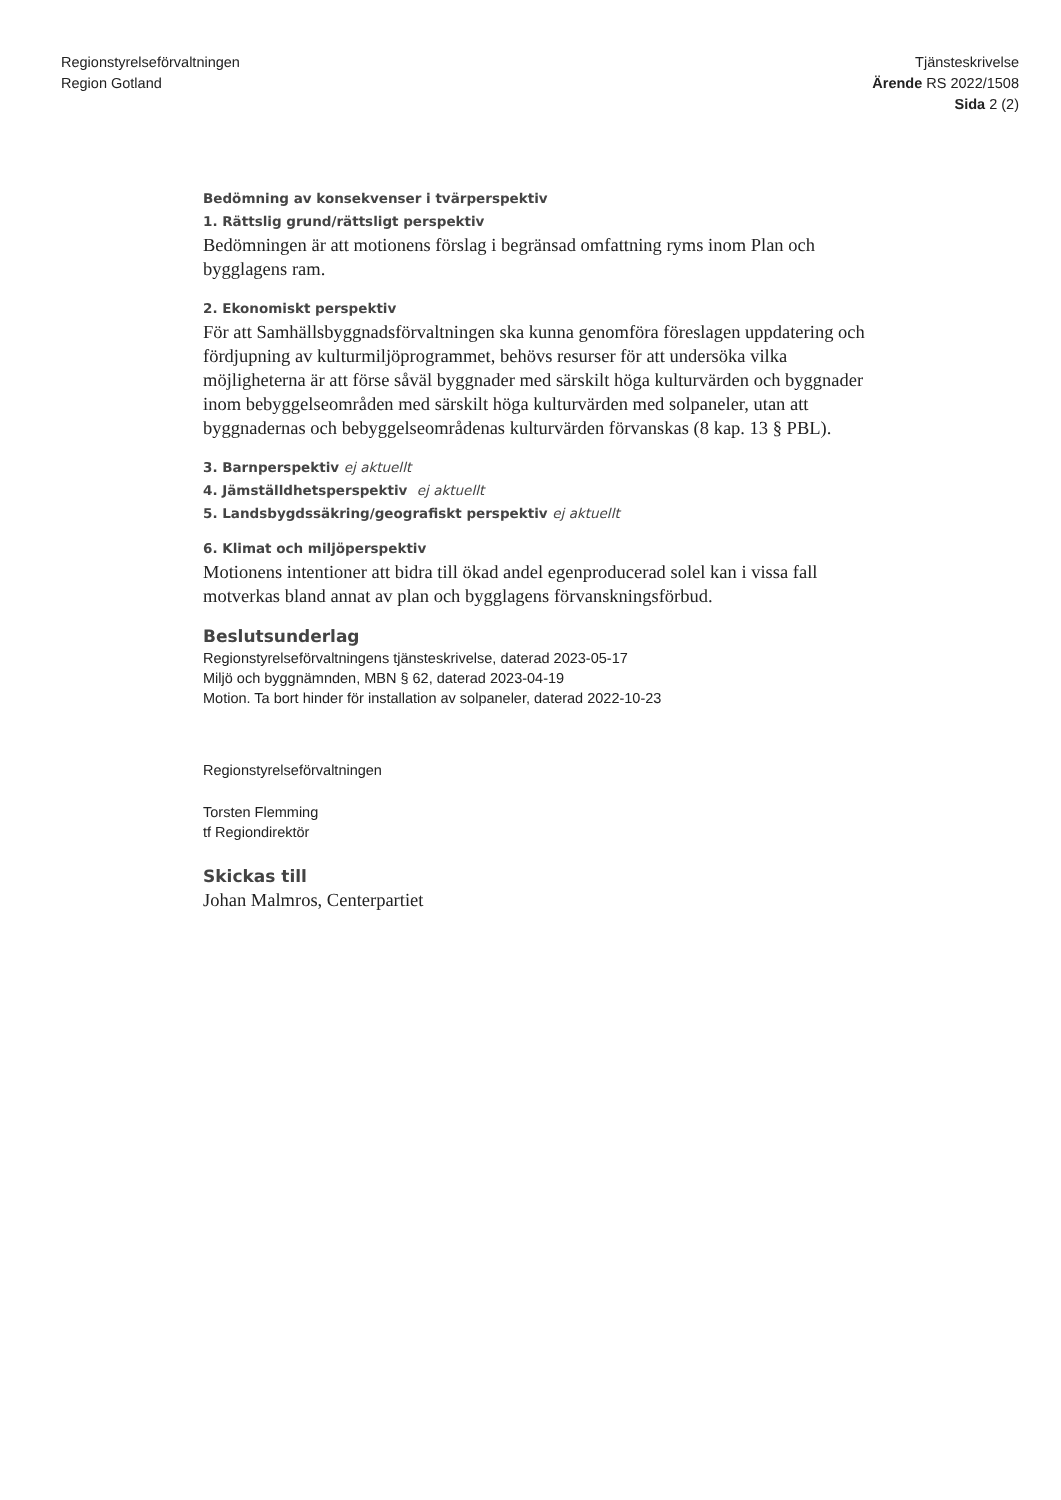Regionstyrelseförvaltningen
Region Gotland
Tjänsteskrivelse
Ärende RS 2022/1508
Sida 2 (2)
Bedömning av konsekvenser i tvärperspektiv
1. Rättslig grund/rättsligt perspektiv
Bedömningen är att motionens förslag i begränsad omfattning ryms inom Plan och bygglagens ram.
2. Ekonomiskt perspektiv
För att Samhällsbyggnadsförvaltningen ska kunna genomföra föreslagen uppdatering och fördjupning av kulturmiljöprogrammet, behövs resurser för att undersöka vilka möjligheterna är att förse såväl byggnader med särskilt höga kulturvärden och byggnader inom bebyggelseområden med särskilt höga kulturvärden med solpaneler, utan att byggnadernas och bebyggelseområdenas kulturvärden förvanskas (8 kap. 13 § PBL).
3. Barnperspektiv ej aktuellt
4. Jämställdhetsperspektiv ej aktuellt
5. Landsbygdssäkring/geografiskt perspektiv ej aktuellt
6. Klimat och miljöperspektiv
Motionens intentioner att bidra till ökad andel egenproducerad solel kan i vissa fall motverkas bland annat av plan och bygglagens förvanskningsförbud.
Beslutsunderlag
Regionstyrelseförvaltningens tjänsteskrivelse, daterad 2023-05-17
Miljö och byggnämnden, MBN § 62, daterad 2023-04-19
Motion. Ta bort hinder för installation av solpaneler, daterad 2022-10-23
Regionstyrelseförvaltningen
Torsten Flemming
tf Regiondirektör
Skickas till
Johan Malmros, Centerpartiet